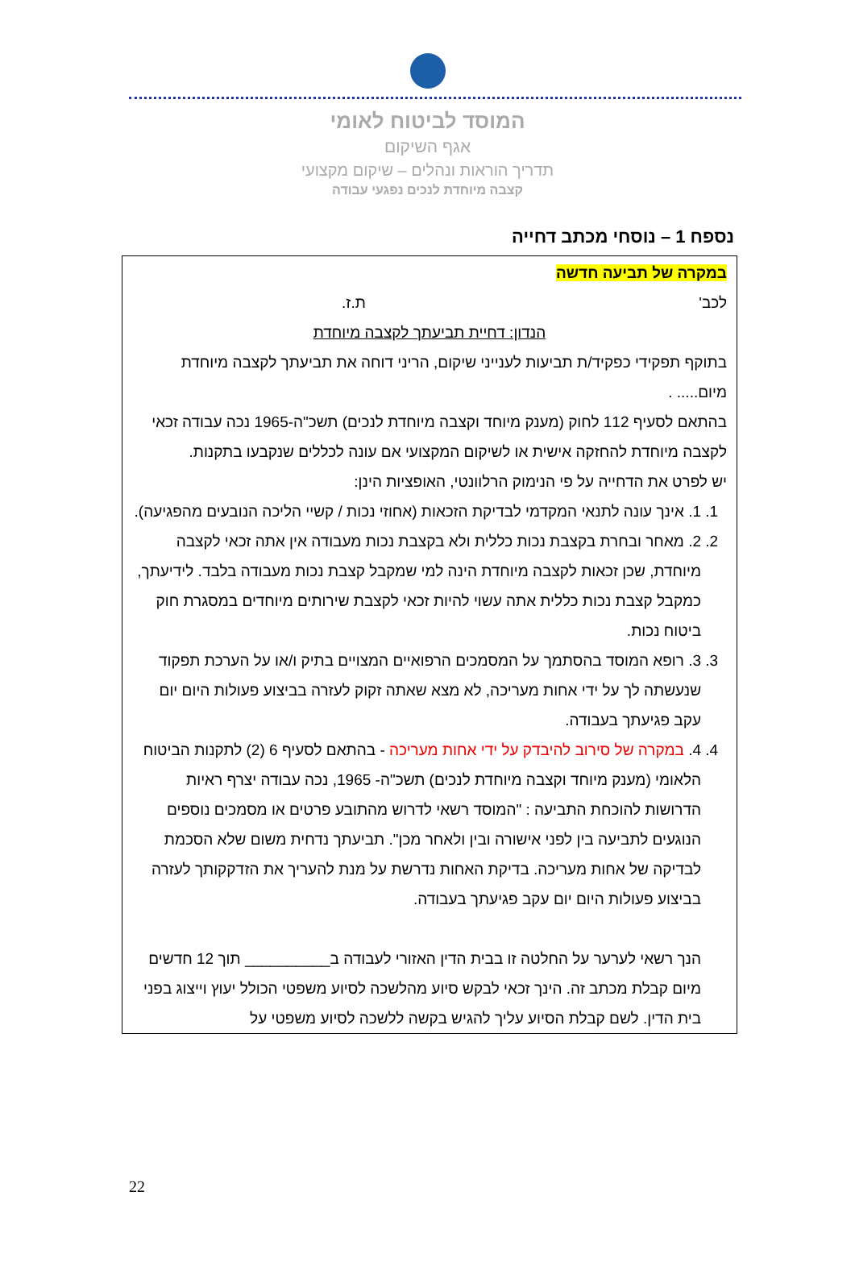המוסד לביטוח לאומי
אגף השיקום
תדריך הוראות ונהלים – שיקום מקצועי
קצבה מיוחדת לנכים נפגעי עבודה
נספח 1 – נוסחי מכתב דחייה
במקרה של תביעה חדשה
לכב' ת.ז.
הנדון: דחיית תביעתך לקצבה מיוחדת
בתוקף תפקידי כפקיד/ת תביעות לענייני שיקום, הריני דוחה את תביעתך לקצבה מיוחדת מיום..... .
בהתאם לסעיף 112 לחוק (מענק מיוחד וקצבה מיוחדת לנכים) תשכ"ה-1965 נכה עבודה זכאי לקצבה מיוחדת להחזקה אישית או לשיקום המקצועי אם עונה לכללים שנקבעו בתקנות.
יש לפרט את הדחייה על פי הנימוק הרלוונטי, האופציות הינן:
1. 1. אינך עונה לתנאי המקדמי לבדיקת הזכאות (אחוזי נכות / קשיי הליכה הנובעים מהפגיעה).
2. 2. מאחר ובחרת בקצבת נכות כללית ולא בקצבת נכות מעבודה אין אתה זכאי לקצבה מיוחדת, שכן זכאות לקצבה מיוחדת הינה למי שמקבל קצבת נכות מעבודה בלבד. לידיעתך, כמקבל קצבת נכות כללית אתה עשוי להיות זכאי לקצבת שירותים מיוחדים במסגרת חוק ביטוח נכות.
3. 3. רופא המוסד בהסתמך על המסמכים הרפואיים המצויים בתיק ו/או על הערכת תפקוד שנעשתה לך על ידי אחות מעריכה, לא מצא שאתה זקוק לעזרה בביצוע פעולות היום יום עקב פגיעתך בעבודה.
4. 4. במקרה של סירוב להיבדק על ידי אחות מעריכה - בהתאם לסעיף 6 (2) לתקנות הביטוח הלאומי (מענק מיוחד וקצבה מיוחדת לנכים) תשכ"ה- 1965, נכה עבודה יצרף ראיות הדרושות להוכחת התביעה : "המוסד רשאי לדרוש מהתובע פרטים או מסמכים נוספים הנוגעים לתביעה בין לפני אישורה ובין ולאחר מכן". תביעתך נדחית משום שלא הסכמת לבדיקה של אחות מעריכה. בדיקת האחות נדרשת על מנת להעריך את הזדקקותך לעזרה בביצוע פעולות היום יום עקב פגיעתך בעבודה.
הנך רשאי לערער על החלטה זו בבית הדין האזורי לעבודה ב__________ תוך 12 חדשים מיום קבלת מכתב זה. הינך זכאי לבקש סיוע מהלשכה לסיוע משפטי הכולל יעוץ וייצוג בפני בית הדין. לשם קבלת הסיוע עליך להגיש בקשה ללשכה לסיוע משפטי על
22